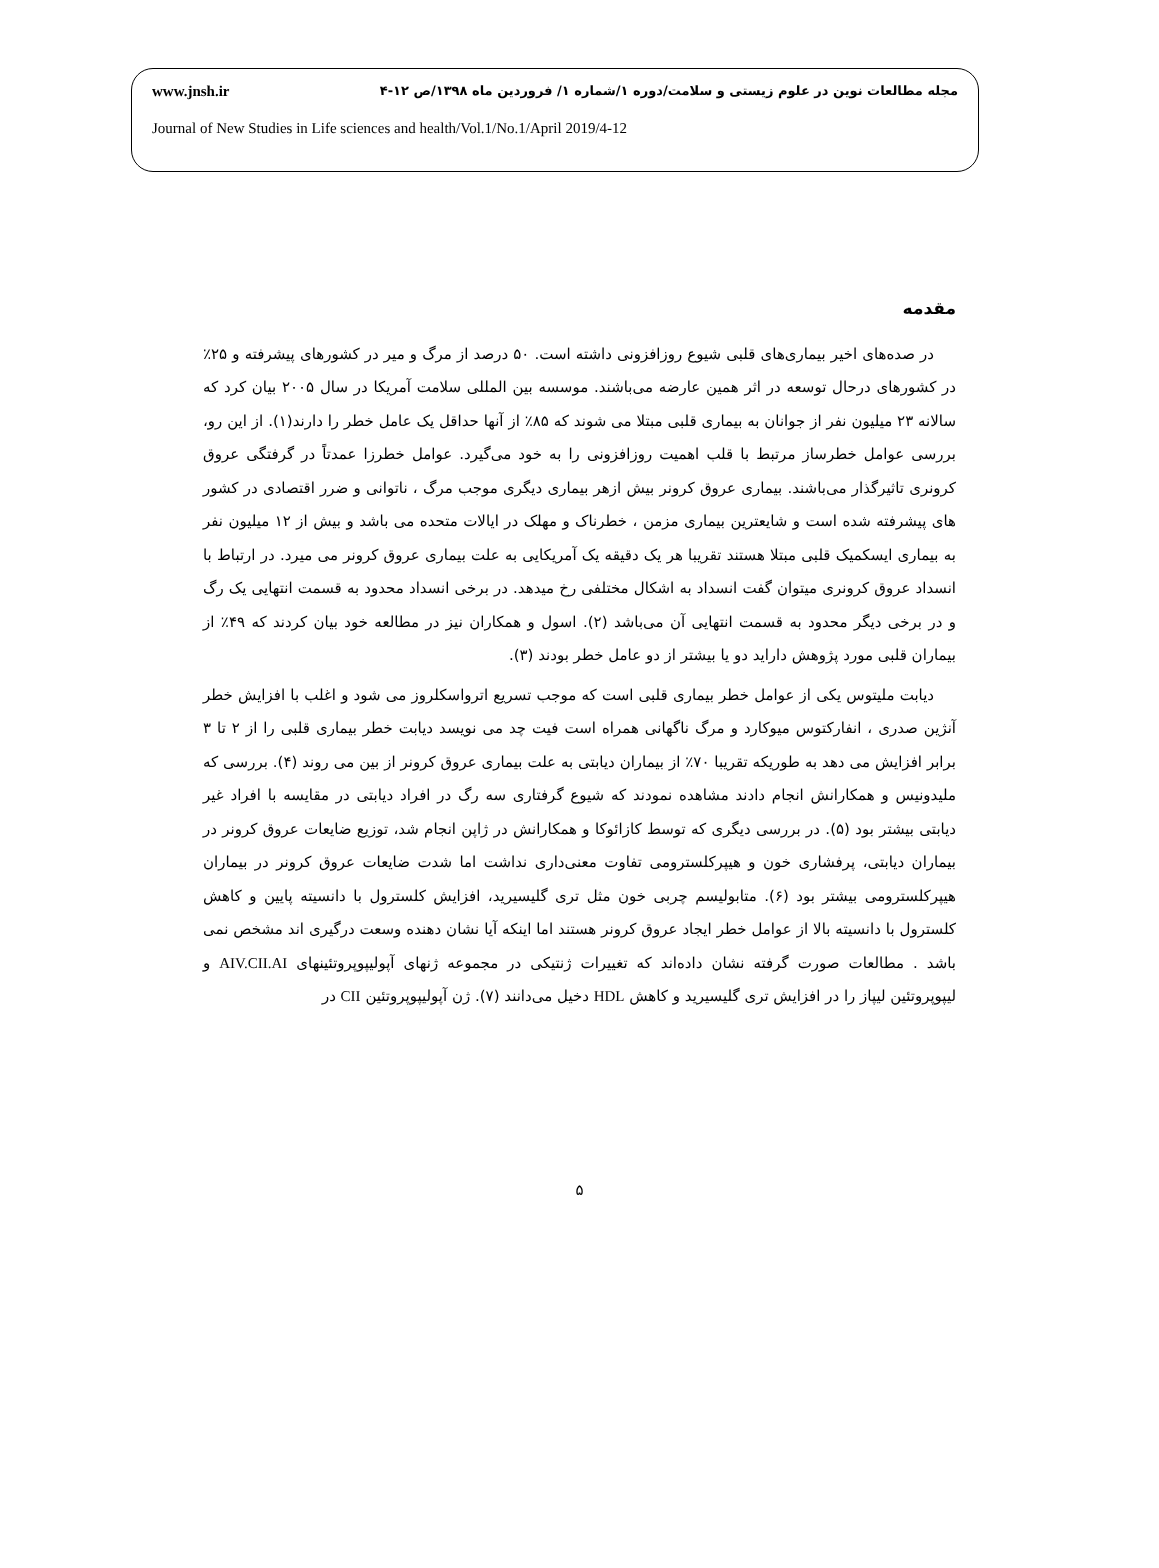مجله مطالعات نوین در علوم زیستی و سلامت/دوره ۱/شماره ۱/ فروردین ماه ۱۳۹۸/ص ۱۲-۴ www.jnsh.ir
Journal of New Studies in Life sciences and health/Vol.1/No.1/April 2019/4-12
مقدمه
در صده‌های اخیر بیماری‌های قلبی شیوع روزافزونی داشته است. ۵۰ درصد از مرگ و میر در کشورهای پیشرفته و ۲۵٪ در کشورهای درحال توسعه در اثر همین عارضه می‌باشند. موسسه بین المللی سلامت آمریکا در سال ۲۰۰۵ بیان کرد که سالانه ۲۳ میلیون نفر از جوانان به بیماری قلبی مبتلا می شوند که ۸۵٪ از آنها حداقل یک عامل خطر را دارند(۱). از این رو، بررسی عوامل خطرساز مرتبط با قلب اهمیت روزافزونی را به خود می‌گیرد. عوامل خطرزا عمدتاً در گرفتگی عروق کرونری تاثیرگذار می‌باشند. بیماری عروق کرونر بیش ازهر بیماری دیگری موجب مرگ ، ناتوانی و ضرر اقتصادی در کشور های پیشرفته شده است و شایعترین بیماری مزمن ، خطرناک و مهلک در ایالات متحده می باشد و بیش از ۱۲ میلیون نفر به بیماری ایسکمیک قلبی مبتلا هستند تقریبا هر یک دقیقه یک آمریکایی به علت بیماری عروق کرونر می میرد. در ارتباط با انسداد عروق کرونری میتوان گفت انسداد به اشکال مختلفی رخ میدهد. در برخی انسداد محدود به قسمت انتهایی یک رگ و در برخی دیگر محدود به قسمت انتهایی آن می‌باشد (۲). اسول و همکاران نیز در مطالعه خود بیان کردند که ۴۹٪ از بیماران قلبی مورد پژوهش دارايد دو یا بیشتر از دو عامل خطر بودند (۳).
دیابت ملیتوس یکی از عوامل خطر بیماری قلبی است که موجب تسریع اترواسکلروز می شود و اغلب با افزایش خطر آنژین صدری ، انفارکتوس میوکارد و مرگ ناگهانی همراه است فیت چد می نویسد دیابت خطر بیماری قلبی را از ۲ تا ۳ برابر افزایش می دهد به طوریکه تقریبا ۷۰٪ از بیماران دیابتی به علت بیماری عروق کرونر از بین می روند (۴). بررسی که ملیدونیس و همکارانش انجام دادند مشاهده نمودند که شیوع گرفتاری سه رگ در افراد دیابتی در مقایسه با افراد غیر دیابتی بیشتر بود (۵). در بررسی دیگری که توسط کازائوکا و همکارانش در ژاپن انجام شد، توزیع ضایعات عروق کرونر در بیماران دیابتی، پرفشاری خون و هیپرکلسترومی تفاوت معنی‌داری نداشت اما شدت ضایعات عروق کرونر در بیماران هیپرکلسترومی بیشتر بود (۶). متابولیسم چربی خون مثل تری گلیسیرید، افزایش کلسترول با دانسیته پایین و کاهش کلسترول با دانسیته بالا از عوامل خطر ایجاد عروق کرونر هستند اما اینکه آیا نشان دهنده وسعت درگیری اند مشخص نمی باشد . مطالعات صورت گرفته نشان داده‌اند که تغییرات ژنتیکی در مجموعه ژنهای آپولیپوپروتئینهای AIV.CII.AI و لیپوپروتئین لیپاز را در افزایش تری گلیسیرید و کاهش HDL دخیل می‌دانند (۷). ژن آپولیپوپروتئین CII در
۵